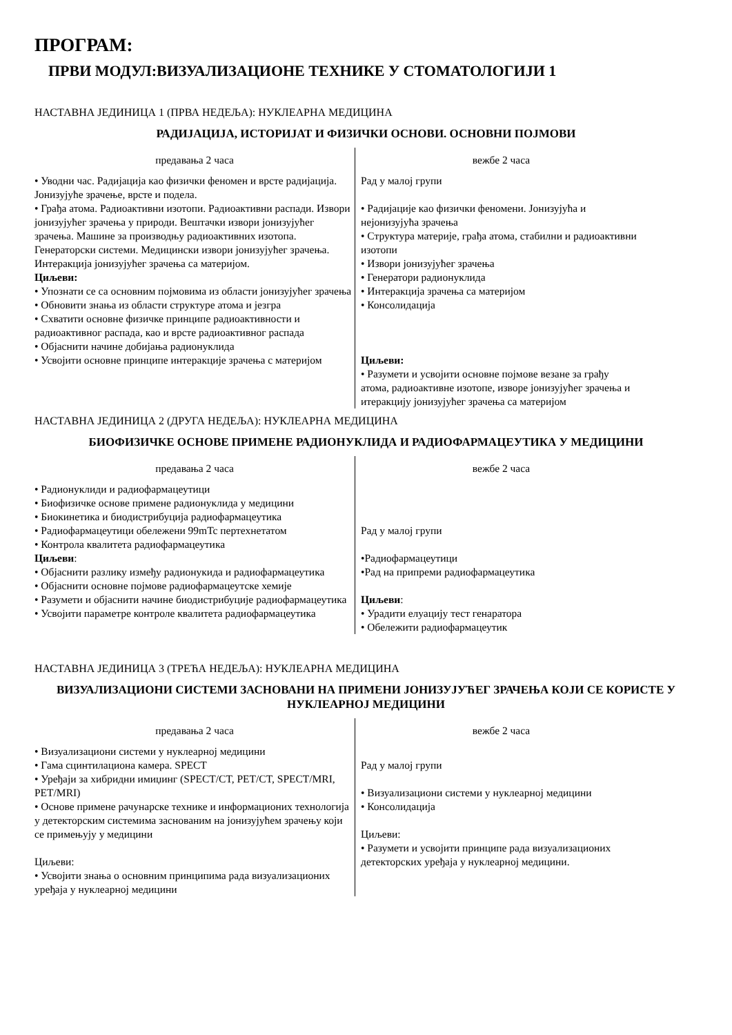ПРОГРАМ:
ПРВИ МОДУЛ:ВИЗУАЛИЗАЦИОНЕ ТЕХНИКЕ У СТОМАТОЛОГИЈИ 1
НАСТАВНА ЈЕДИНИЦА 1 (ПРВА НЕДЕЉА): НУКЛЕАРНА МЕДИЦИНА
РАДИЈАЦИЈА, ИСТОРИЈАТ И ФИЗИЧКИ ОСНОВИ. ОСНОВНИ ПОЈМОВИ
| предавања 2 часа | вежбе 2 часа |
| • Уводни час. Радијација као физички феномен и врсте радијација. Јонизујуће зрачење, врсте и подела. • Грађа атома. Радиоактивни изотопи. Радиоактивни распади. Извори јонизујућег зрачења у природи. Вештачки извори јонизујућег зрачења. Машине за производњу радиоактивних изотопа. Генераторски системи. Медицински извори јонизујућег зрачења. Интеракција јонизујућег зрачења са материјом. Циљеви: • Упознати се са основним појмовима из области јонизујућег зрачења • Обновити знања из области структуре атома и језгра • Схватити основне физичке принципе радиоактивности и радиоактивног распада, као и врсте радиоактивног распада • Објаснити начине добијања радионуклида • Усвојити основне принципе интеракције зрачења с материјом | Рад у малој групи • Радијације као физички феномени. Јонизујућа и нејонизујућа зрачења • Структура материје, грађа атома, стабилни и радиоактивни изотопи • Извори јонизујућег зрачења • Генератори радионуклида • Интеракција зрачења са материјом • Консолидација Циљеви: • Разумети и усвојити основне појмове везане за грађу атома, радиоактивне изотопе, изворе јонизујућег зрачења и итеракцију јонизујућег зрачења са материјом |
НАСТАВНА ЈЕДИНИЦА 2 (ДРУГА НЕДЕЉА): НУКЛЕАРНА МЕДИЦИНА
БИОФИЗИЧКЕ ОСНОВЕ ПРИМЕНЕ РАДИОНУКЛИДА И РАДИОФАРМАЦЕУТИКА У МЕДИЦИНИ
| предавања 2 часа | вежбе 2 часа |
| • Радионуклиди и радиофармацеутици • Биофизичке основе примене радионуклида у медицини • Биокинетика и биодистрибуција радиофармацеутика • Радиофармацеутици обележени 99mTc пертехнетатом • Контрола квалитета радиофармацеутика Циљеви : • Објаснити разлику између радионукида и радиофармацеутика • Објаснити основне појмове радиофармацеутске хемије • Разумети и објаснити начине биодистрибуције радиофармацеутика • Усвојити параметре контроле квалитета радиофармацеутика | Рад у малој групи •Радиофармацеутици •Рад на припреми радиофармацеутика Циљеви : • Урадити елуацију тест генаратора • Обележити радиофармацеутик |
НАСТАВНА ЈЕДИНИЦА 3 (ТРЕЋА НЕДЕЉА): НУКЛЕАРНА МЕДИЦИНА
ВИЗУАЛИЗАЦИОНИ СИСТЕМИ ЗАСНОВАНИ НА ПРИМЕНИ ЈОНИЗУЈУЋЕГ ЗРАЧЕЊА КОЈИ СЕ КОРИСТЕ У НУКЛЕАРНОЈ МЕДИЦИНИ
| предавања 2 часа | вежбе 2 часа |
| • Визуализациони системи у нуклеарној медицини • Гама сцинтилациона камера. SPECT • Уређаји за хибридни имиџинг (SPECT/CT, PET/CT, SPECT/MRI, PET/MRI) • Основе примене рачунарске технике и информационих технологија у детекторским системима заснованим на јонизујућем зрачењу који се примењују у медицини Циљеви: • Усвојити знања о основним принципима рада визуализационих уређаја у нуклеарној медицини | Рад у малој групи • Визуализациони системи у нуклеарној медицини • Консолидација Циљеви: • Разумети и усвојити принципе рада визуализационих детекторских уређаја у нуклеарној медицини. |